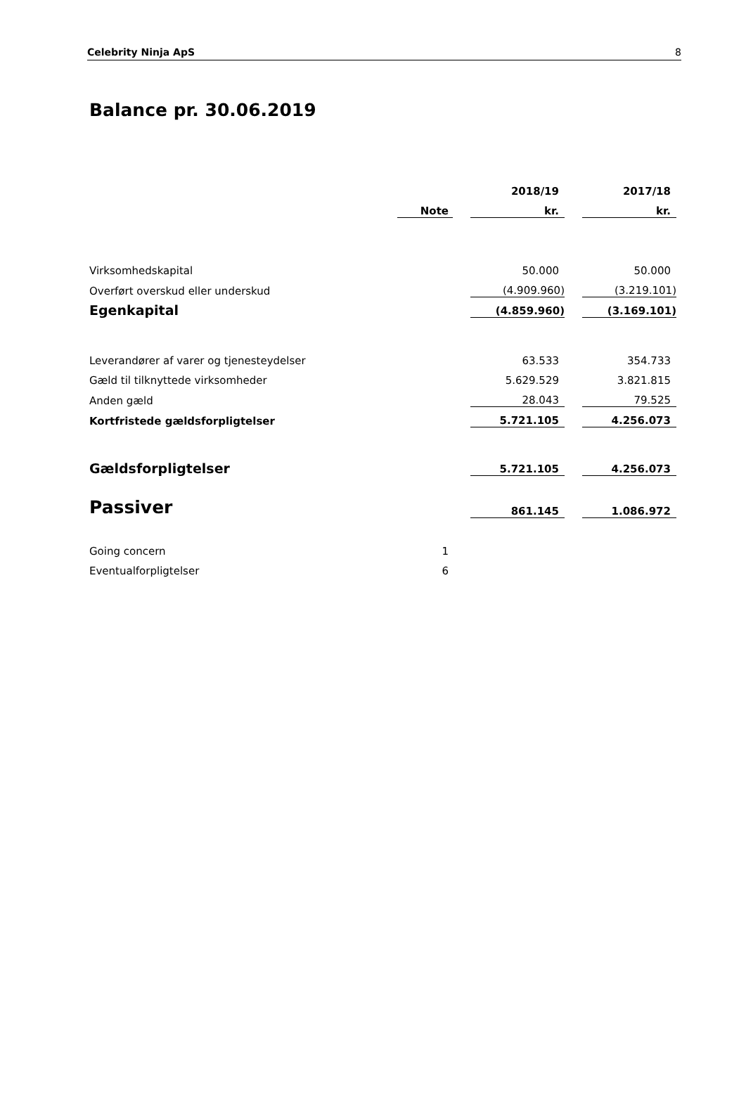Celebrity Ninja ApS 8
Balance pr. 30.06.2019
| | | | 2018/19 | | 2017/18 |
| --- | --- | --- | --- | --- | --- |
| | Note | | kr. | | kr. |
| Virksomhedskapital | | | 50.000 | | 50.000 |
| Overført overskud eller underskud | | | (4.909.960) | | (3.219.101) |
| Egenkapital | | | (4.859.960) | | (3.169.101) |
| Leverandører af varer og tjenesteydelser | | | 63.533 | | 354.733 |
| Gæld til tilknyttede virksomheder | | | 5.629.529 | | 3.821.815 |
| Anden gæld | | | 28.043 | | 79.525 |
| Kortfristede gældsforpligtelser | | | 5.721.105 | | 4.256.073 |
| Gældsforpligtelser | | | 5.721.105 | | 4.256.073 |
| Passiver | | | 861.145 | | 1.086.972 |
| Going concern | 1 | | | | |
| Eventualforpligtelser | 6 | | | | |